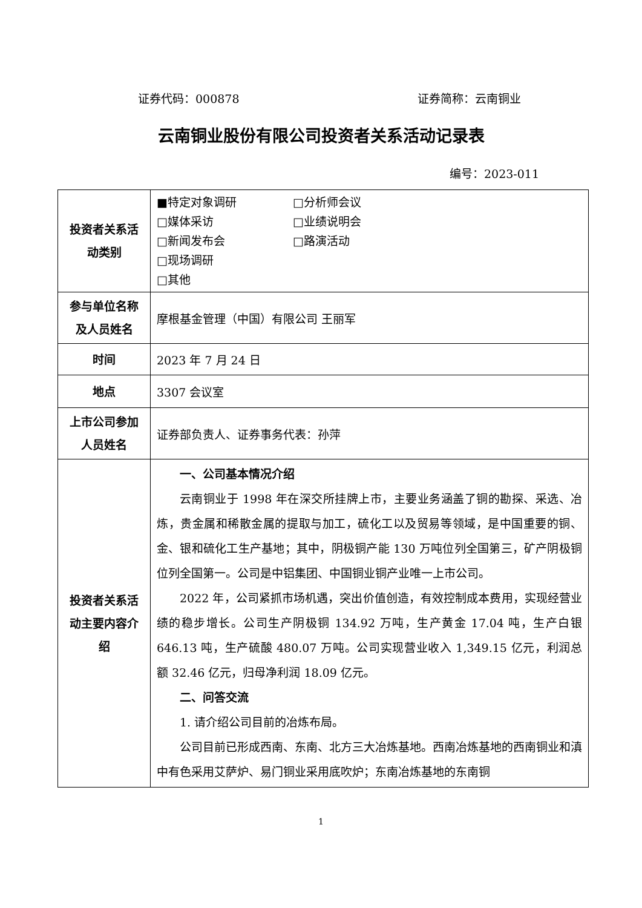证券代码：000878 证券简称：云南铜业
云南铜业股份有限公司投资者关系活动记录表
编号：2023-011
| 投资者关系活动类别 | ■特定对象调研 □分析师会议 □媒体采访 □业绩说明会 □新闻发布会 □路演活动 □现场调研 □其他 |
| 参与单位名称及人员姓名 | 摩根基金管理（中国）有限公司 王丽军 |
| 时间 | 2023 年 7 月 24 日 |
| 地点 | 3307 会议室 |
| 上市公司参加人员姓名 | 证券部负责人、证券事务代表：孙萍 |
| 投资者关系活动主要内容介绍 | 一、公司基本情况介绍 云南铜业于 1998 年在深交所挂牌上市，主要业务涵盖了铜的勘探、采选、冶炼，贵金属和稀散金属的提取与加工，硫化工以及贸易等领域，是中国重要的铜、金、银和硫化工生产基地；其中，阴极铜产能 130 万吨位列全国第三，矿产阴极铜位列全国第一。公司是中铝集团、中国铜业铜产业唯一上市公司。 2022 年，公司紧抓市场机遇，突出价值创造，有效控制成本费用，实现经营业绩的稳步增长。公司生产阴极铜 134.92 万吨，生产黄金 17.04 吨，生产白银 646.13 吨，生产硫酸 480.07 万吨。公司实现营业收入 1,349.15 亿元，利润总额 32.46 亿元，归母净利润 18.09 亿元。 二、问答交流 1. 请介绍公司目前的冶炼布局。 公司目前已形成西南、东南、北方三大冶炼基地。西南冶炼基地的西南铜业和滇中有色采用艾萨炉、易门铜业采用底吹炉；东南冶炼基地的东南铜 |
1